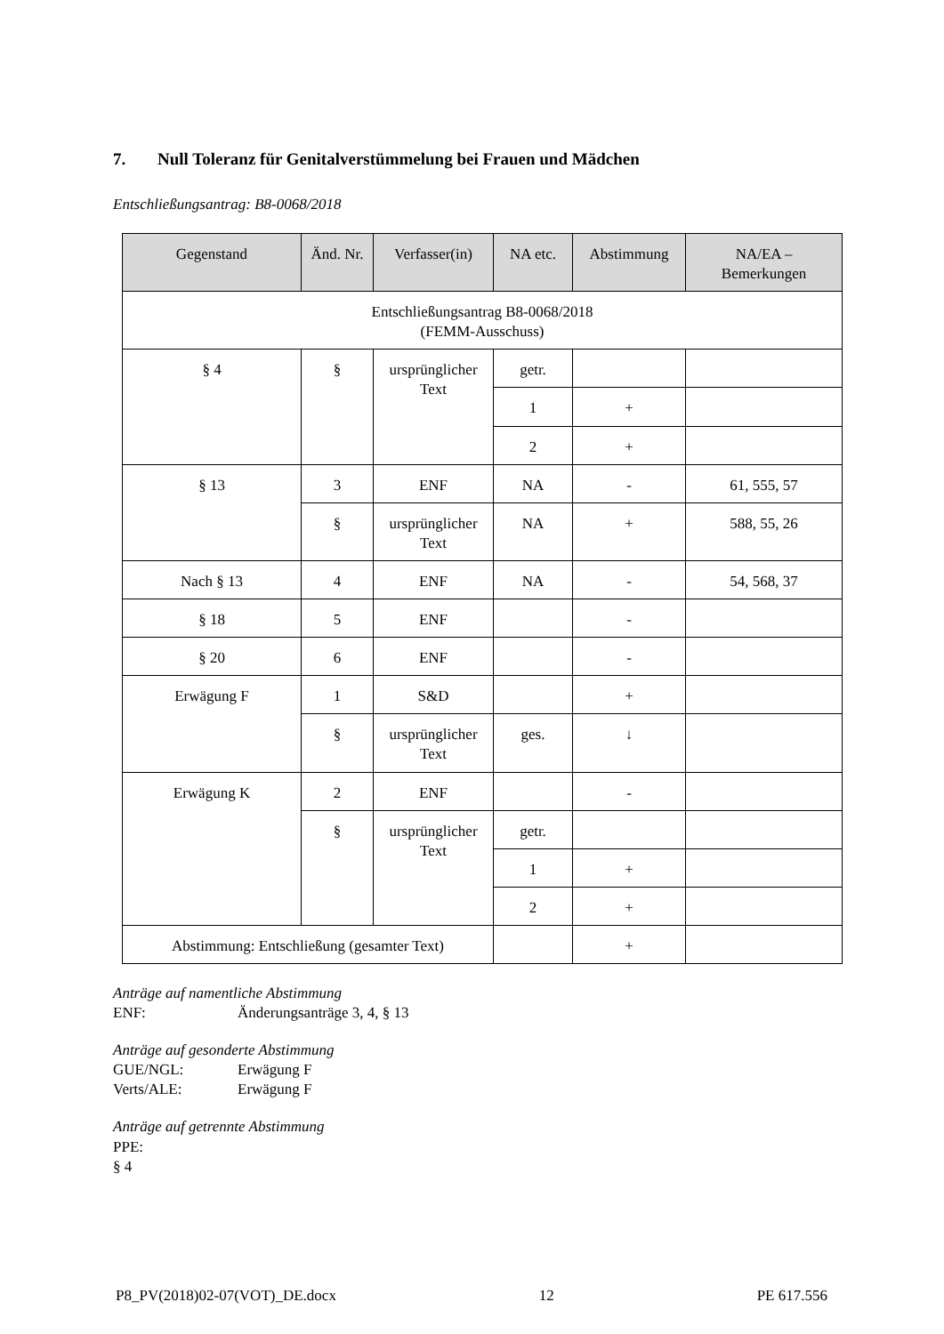7. Null Toleranz für Genitalverstümmelung bei Frauen und Mädchen
Entschließungsantrag: B8-0068/2018
| Gegenstand | Änd. Nr. | Verfasser(in) | NA etc. | Abstimmung | NA/EA – Bemerkungen |
| --- | --- | --- | --- | --- | --- |
| Entschließungsantrag B8-0068/2018 (FEMM-Ausschuss) | | | | | |
| § 4 | § | ursprünglicher Text | getr. | | |
| | | | 1 | + | |
| | | | 2 | + | |
| § 13 | 3 | ENF | NA | - | 61, 555, 57 |
| | § | ursprünglicher Text | NA | + | 588, 55, 26 |
| Nach § 13 | 4 | ENF | NA | - | 54, 568, 37 |
| § 18 | 5 | ENF | | - | |
| § 20 | 6 | ENF | | - | |
| Erwägung F | 1 | S&D | | + | |
| | § | ursprünglicher Text | ges. | ↓ | |
| Erwägung K | 2 | ENF | | - | |
| | § | ursprünglicher Text | getr. | | |
| | | | 1 | + | |
| | | | 2 | + | |
| Abstimmung: Entschließung (gesamter Text) | | | | + | |
Anträge auf namentliche Abstimmung
ENF: Änderungsanträge 3, 4, § 13
Anträge auf gesonderte Abstimmung
GUE/NGL: Erwägung F
Verts/ALE: Erwägung F
Anträge auf getrennte Abstimmung
PPE:
§ 4
P8_PV(2018)02-07(VOT)_DE.docx 12 PE 617.556